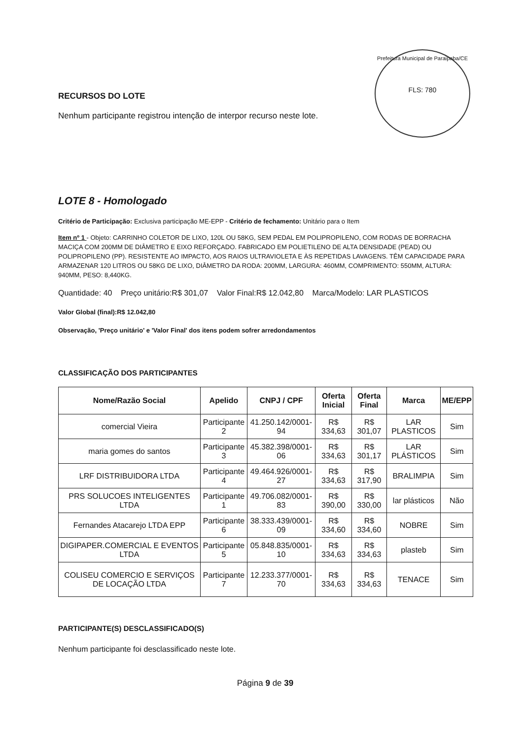Prefeitura Municipal de Paraipaba/CE
FLS: 780
RECURSOS DO LOTE
Nenhum participante registrou intenção de interpor recurso neste lote.
LOTE 8 - Homologado
Critério de Participação: Exclusiva participação ME-EPP - Critério de fechamento: Unitário para o Item
Item nº 1 - Objeto: CARRINHO COLETOR DE LIXO, 120L OU 58KG, SEM PEDAL EM POLIPROPILENO, COM RODAS DE BORRACHA MACIÇA COM 200MM DE DIÂMETRO E EIXO REFORÇADO. FABRICADO EM POLIETILENO DE ALTA DENSIDADE (PEAD) OU POLIPROPILENO (PP). RESISTENTE AO IMPACTO, AOS RAIOS ULTRAVIOLETA E ÀS REPETIDAS LAVAGENS. TÊM CAPACIDADE PARA ARMAZENAR 120 LITROS OU 58KG DE LIXO, DIÂMETRO DA RODA: 200MM, LARGURA: 460MM, COMPRIMENTO: 550MM, ALTURA: 940MM, PESO: 8,440KG.
Quantidade: 40 Preço unitário:R$ 301,07 Valor Final:R$ 12.042,80 Marca/Modelo: LAR PLASTICOS
Valor Global (final):R$ 12.042,80
Observação, 'Preço unitário' e 'Valor Final' dos itens podem sofrer arredondamentos
CLASSIFICAÇÃO DOS PARTICIPANTES
| Nome/Razão Social | Apelido | CNPJ / CPF | Oferta Inicial | Oferta Final | Marca | ME/EPP |
| --- | --- | --- | --- | --- | --- | --- |
| comercial Vieira | Participante 2 | 41.250.142/0001-94 | R$ 334,63 | R$ 301,07 | LAR PLASTICOS | Sim |
| maria gomes do santos | Participante 3 | 45.382.398/0001-06 | R$ 334,63 | R$ 301,17 | LAR PLÁSTICOS | Sim |
| LRF DISTRIBUIDORA LTDA | Participante 4 | 49.464.926/0001-27 | R$ 334,63 | R$ 317,90 | BRALIMPIA | Sim |
| PRS SOLUCOES INTELIGENTES LTDA | Participante 1 | 49.706.082/0001-83 | R$ 390,00 | R$ 330,00 | lar plásticos | Não |
| Fernandes Atacarejo LTDA EPP | Participante 6 | 38.333.439/0001-09 | R$ 334,60 | R$ 334,60 | NOBRE | Sim |
| DIGIPAPER.COMERCIAL E EVENTOS LTDA | Participante 5 | 05.848.835/0001-10 | R$ 334,63 | R$ 334,63 | plasteb | Sim |
| COLISEU COMERCIO E SERVIÇOS DE LOCAÇÃO LTDA | Participante 7 | 12.233.377/0001-70 | R$ 334,63 | R$ 334,63 | TENACE | Sim |
PARTICIPANTE(S) DESCLASSIFICADO(S)
Nenhum participante foi desclassificado neste lote.
Página 9 de 39